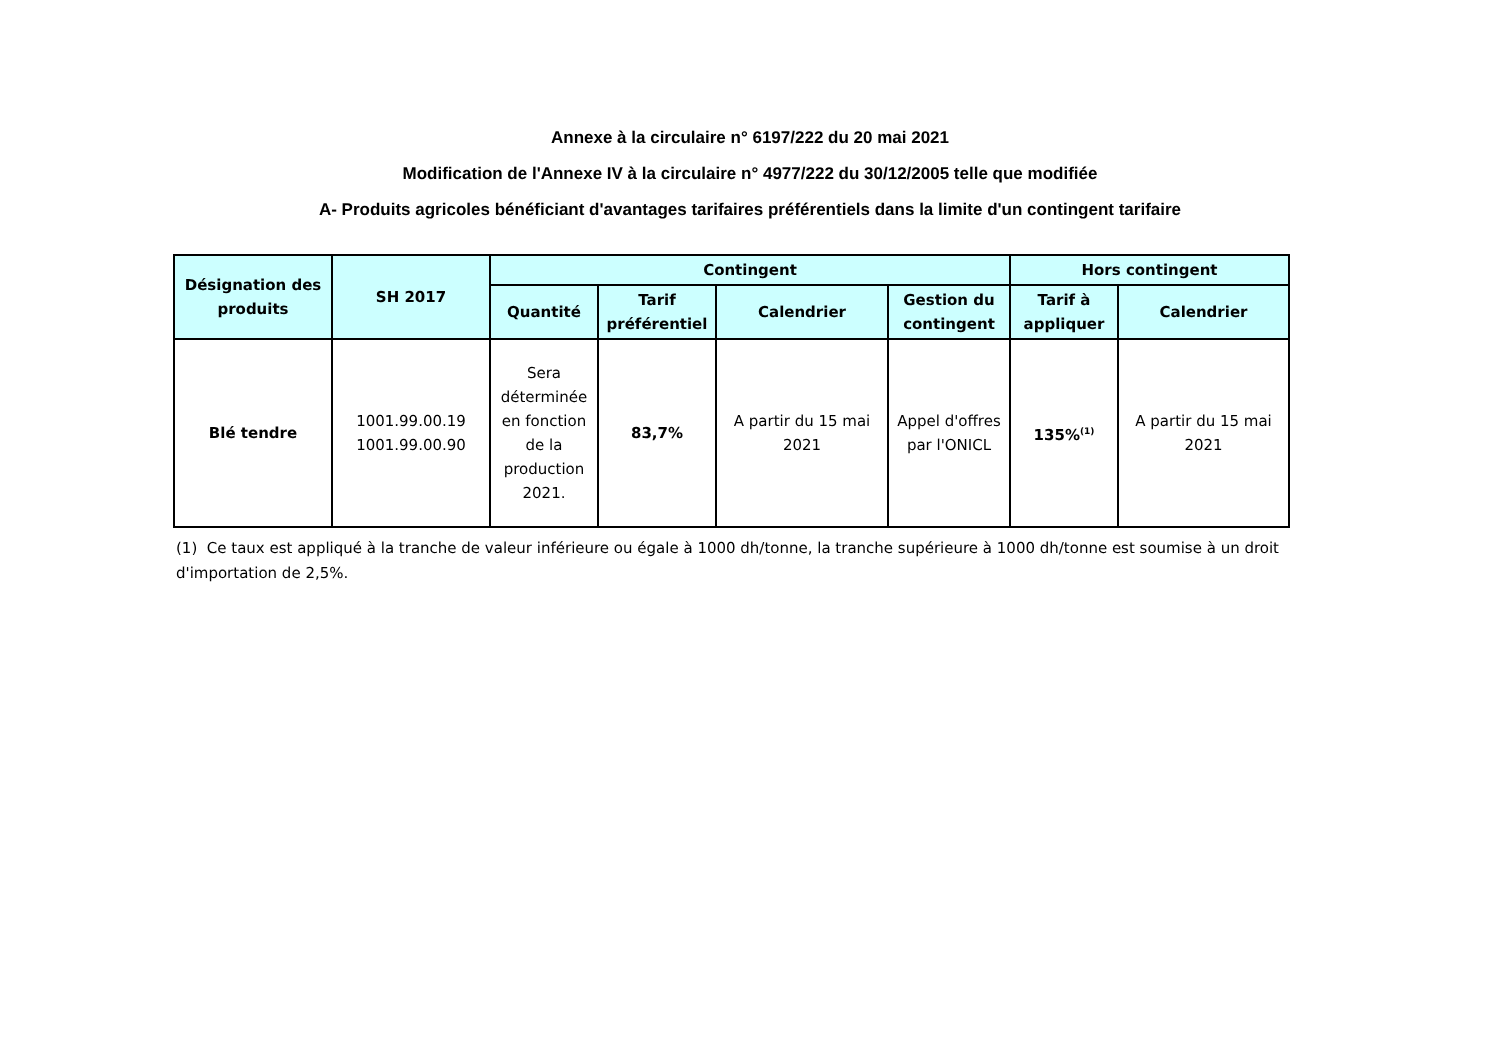Annexe à la circulaire n° 6197/222 du 20 mai 2021
Modification de l'Annexe IV à la circulaire n° 4977/222 du 30/12/2005 telle que modifiée
A- Produits agricoles bénéficiant d'avantages tarifaires préférentiels dans la limite d'un contingent tarifaire
| Désignation des produits | SH 2017 | Contingent | | | | Hors contingent | |
| --- | --- | --- | --- | --- | --- | --- | --- |
| | | Quantité | Tarif préférentiel | Calendrier | Gestion du contingent | Tarif à appliquer | Calendrier |
| Blé tendre | 1001.99.00.19 1001.99.00.90 | Sera déterminée en fonction de la production 2021. | 83,7% | A partir du 15 mai 2021 | Appel d'offres par l'ONICL | 135%<sup>(1)</sup> | A partir du 15 mai 2021 |
(1) Ce taux est appliqué à la tranche de valeur inférieure ou égale à 1000 dh/tonne, la tranche supérieure à 1000 dh/tonne est soumise à un droit d'importation de 2,5%.